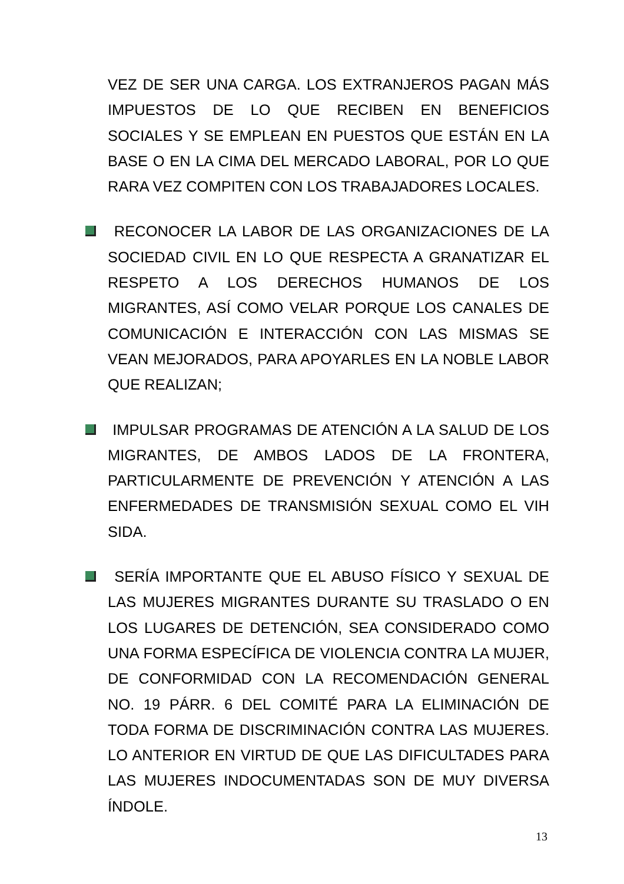VEZ DE SER UNA CARGA. LOS EXTRANJEROS PAGAN MÁS IMPUESTOS DE LO QUE RECIBEN EN BENEFICIOS SOCIALES Y SE EMPLEAN EN PUESTOS QUE ESTÁN EN LA BASE O EN LA CIMA DEL MERCADO LABORAL, POR LO QUE RARA VEZ COMPITEN CON LOS TRABAJADORES LOCALES.
RECONOCER LA LABOR DE LAS ORGANIZACIONES DE LA SOCIEDAD CIVIL EN LO QUE RESPECTA A GRANATIZAR EL RESPETO A LOS DERECHOS HUMANOS DE LOS MIGRANTES, ASÍ COMO VELAR PORQUE LOS CANALES DE COMUNICACIÓN E INTERACCIÓN CON LAS MISMAS SE VEAN MEJORADOS, PARA APOYARLES EN LA NOBLE LABOR QUE REALIZAN;
IMPULSAR PROGRAMAS DE ATENCIÓN A LA SALUD DE LOS MIGRANTES, DE AMBOS LADOS DE LA FRONTERA, PARTICULARMENTE DE PREVENCIÓN Y ATENCIÓN A LAS ENFERMEDADES DE TRANSMISIÓN SEXUAL COMO EL VIH SIDA.
SERÍA IMPORTANTE QUE EL ABUSO FÍSICO Y SEXUAL DE LAS MUJERES MIGRANTES DURANTE SU TRASLADO O EN LOS LUGARES DE DETENCIÓN, SEA CONSIDERADO COMO UNA FORMA ESPECÍFICA DE VIOLENCIA CONTRA LA MUJER, DE CONFORMIDAD CON LA RECOMENDACIÓN GENERAL NO. 19 PÁRR. 6 DEL COMITÉ PARA LA ELIMINACIÓN DE TODA FORMA DE DISCRIMINACIÓN CONTRA LAS MUJERES. LO ANTERIOR EN VIRTUD DE QUE LAS DIFICULTADES PARA LAS MUJERES INDOCUMENTADAS SON DE MUY DIVERSA ÍNDOLE.
13